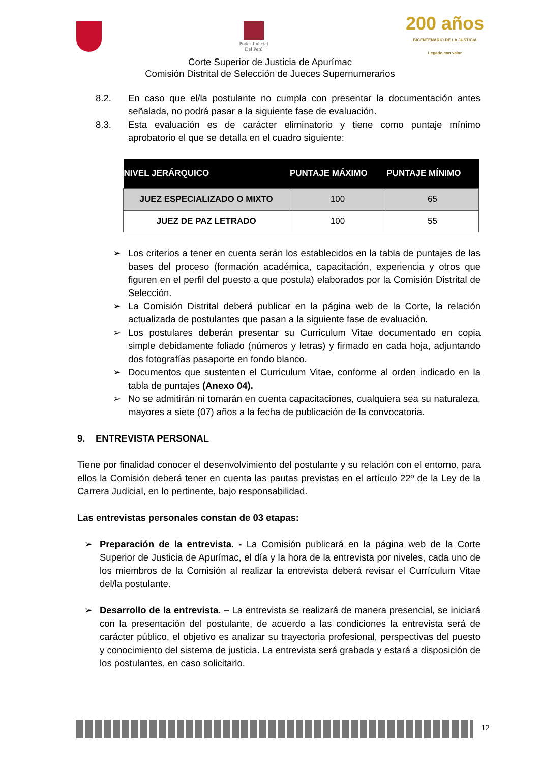Poder Judicial
Del Perú
200 años
BICENTENARIO DE LA JUSTICIA
Legado con valor
Corte Superior de Justicia de Apurímac
Comisión Distrital de Selección de Jueces Supernumerarios
8.2. En caso que el/la postulante no cumpla con presentar la documentación antes señalada, no podrá pasar a la siguiente fase de evaluación.
8.3. Esta evaluación es de carácter eliminatorio y tiene como puntaje mínimo aprobatorio el que se detalla en el cuadro siguiente:
| NIVEL JERÁRQUICO | PUNTAJE MÁXIMO | PUNTAJE MÍNIMO |
| --- | --- | --- |
| JUEZ ESPECIALIZADO O MIXTO | 100 | 65 |
| JUEZ DE PAZ LETRADO | 100 | 55 |
➢ Los criterios a tener en cuenta serán los establecidos en la tabla de puntajes de las bases del proceso (formación académica, capacitación, experiencia y otros que figuren en el perfil del puesto a que postula) elaborados por la Comisión Distrital de Selección.
➢ La Comisión Distrital deberá publicar en la página web de la Corte, la relación actualizada de postulantes que pasan a la siguiente fase de evaluación.
➢ Los postulares deberán presentar su Curriculum Vitae documentado en copia simple debidamente foliado (números y letras) y firmado en cada hoja, adjuntando dos fotografías pasaporte en fondo blanco.
➢ Documentos que sustenten el Curriculum Vitae, conforme al orden indicado en la tabla de puntajes (Anexo 04).
➢ No se admitirán ni tomarán en cuenta capacitaciones, cualquiera sea su naturaleza, mayores a siete (07) años a la fecha de publicación de la convocatoria.
9. ENTREVISTA PERSONAL
Tiene por finalidad conocer el desenvolvimiento del postulante y su relación con el entorno, para ellos la Comisión deberá tener en cuenta las pautas previstas en el artículo 22º de la Ley de la Carrera Judicial, en lo pertinente, bajo responsabilidad.
Las entrevistas personales constan de 03 etapas:
➢ Preparación de la entrevista. - La Comisión publicará en la página web de la Corte Superior de Justicia de Apurímac, el día y la hora de la entrevista por niveles, cada uno de los miembros de la Comisión al realizar la entrevista deberá revisar el Currículum Vitae del/la postulante.
➢ Desarrollo de la entrevista. – La entrevista se realizará de manera presencial, se iniciará con la presentación del postulante, de acuerdo a las condiciones la entrevista será de carácter público, el objetivo es analizar su trayectoria profesional, perspectivas del puesto y conocimiento del sistema de justicia. La entrevista será grabada y estará a disposición de los postulantes, en caso solicitarlo.
12